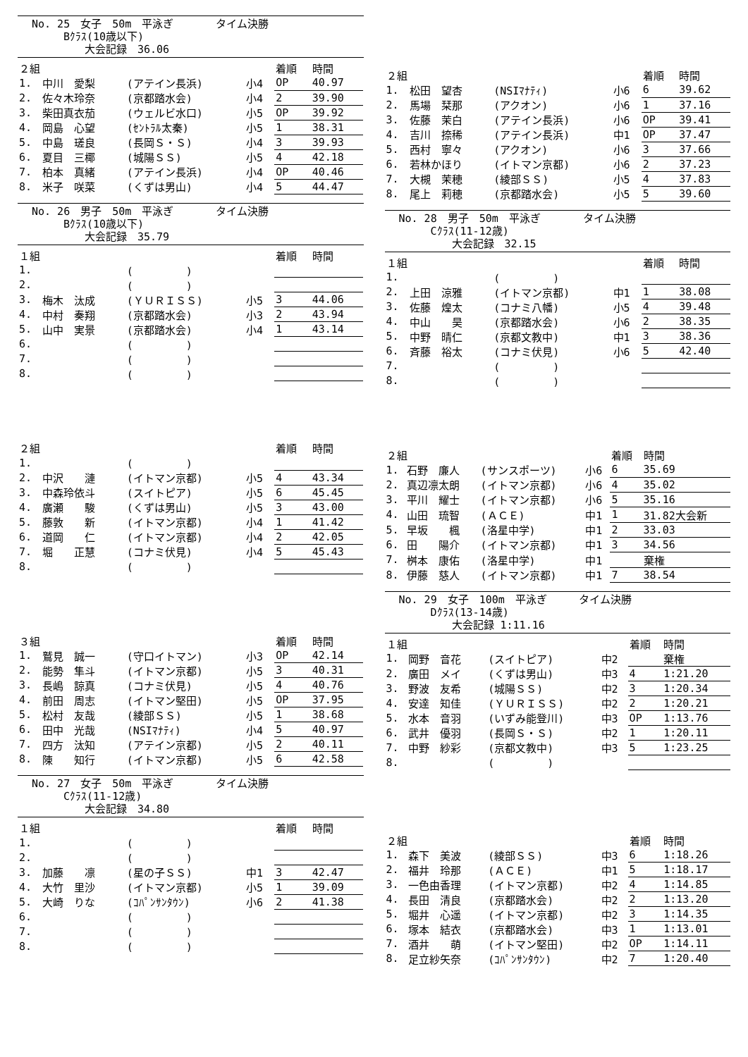No. 25　女子　50m　平泳ぎ　　　　タイム決勝
　　　Bｸﾗｽ(10歳以下)
　　　　　大会記録　36.06
| ２組 | | | | 着順 | 時間 |
| 1. | 中川 愛梨 | (アテイン長浜) | 小4 | OP | 40.97 |
| 2. | 佐々木玲奈 | (京都踏水会) | 小4 | 2 | 39.90 |
| 3. | 柴田真衣茄 | (ウェルビ水口) | 小5 | OP | 39.92 |
| 4. | 岡島 心望 | (ｾﾝﾄﾗﾙ太秦) | 小5 | 1 | 38.31 |
| 5. | 中島 瑳良 | (長岡Ｓ・Ｓ) | 小4 | 3 | 39.93 |
| 6. | 夏目 三椰 | (城陽ＳＳ) | 小5 | 4 | 42.18 |
| 7. | 柏本 真緒 | (アテイン長浜) | 小4 | OP | 40.46 |
| 8. | 米子 咲菜 | (くずは男山) | 小4 | 5 | 44.47 |
No. 26　男子　50m　平泳ぎ　　　　タイム決勝
　　　Bｸﾗｽ(10歳以下)
　　　　　大会記録　35.79
| １組 | | | | 着順 | 時間 |
| 1. | | ( ) | | | |
| 2. | | ( ) | | | |
| 3. | 梅木 汰成 | (ＹＵＲＩＳＳ) | 小5 | 3 | 44.06 |
| 4. | 中村 奏翔 | (京都踏水会) | 小3 | 2 | 43.94 |
| 5. | 山中 実景 | (京都踏水会) | 小4 | 1 | 43.14 |
| 6. | | ( ) | | | |
| 7. | | ( ) | | | |
| 8. | | ( ) | | | |
| ２組 | | | | 着順 | 時間 |
| 1. | | ( ) | | | |
| 2. | 中沢 漣 | (イトマン京都) | 小5 | 4 | 43.34 |
| 3. | 中森玲依斗 | (スイトピア) | 小5 | 6 | 45.45 |
| 4. | 廣瀬 駿 | (くずは男山) | 小5 | 3 | 43.00 |
| 5. | 藤敦 新 | (イトマン京都) | 小4 | 1 | 41.42 |
| 6. | 道岡 仁 | (イトマン京都) | 小4 | 2 | 42.05 |
| 7. | 堀 正慧 | (コナミ伏見) | 小4 | 5 | 45.43 |
| 8. | | ( ) | | | |
| ３組 | | | | 着順 | 時間 |
| 1. | 鷲見 誠一 | (守口イトマン) | 小3 | OP | 42.14 |
| 2. | 能勢 隼斗 | (イトマン京都) | 小5 | 3 | 40.31 |
| 3. | 長嶋 諒真 | (コナミ伏見) | 小5 | 4 | 40.76 |
| 4. | 前田 周志 | (イトマン堅田) | 小5 | OP | 37.95 |
| 5. | 松村 友哉 | (綾部ＳＳ) | 小5 | 1 | 38.68 |
| 6. | 田中 光哉 | (NSIﾏﾅﾃｨ) | 小4 | 5 | 40.97 |
| 7. | 四方 汰知 | (アテイン京都) | 小5 | 2 | 40.11 |
| 8. | 陳 知行 | (イトマン京都) | 小5 | 6 | 42.58 |
No. 27　女子　50m　平泳ぎ　　　　タイム決勝
　　　Cｸﾗｽ(11-12歳)
　　　　　大会記録　34.80
| １組 | | | | 着順 | 時間 |
| 1. | | ( ) | | | |
| 2. | | ( ) | | | |
| 3. | 加藤 凛 | (星の子ＳＳ) | 中1 | 3 | 42.47 |
| 4. | 大竹 里沙 | (イトマン京都) | 小5 | 1 | 39.09 |
| 5. | 大崎 りな | (ｺﾊﾟﾝｻﾝﾀｳﾝ) | 小6 | 2 | 41.38 |
| 6. | | ( ) | | | |
| 7. | | ( ) | | | |
| 8. | | ( ) | | | |
| ２組 | | | | 着順 | 時間 |
| 1. | 松田 望杏 | (NSIﾏﾅﾃｨ) | 小6 | 6 | 39.62 |
| 2. | 馬場 栞那 | (アクオン) | 小6 | 1 | 37.16 |
| 3. | 佐藤 茉白 | (アテイン長浜) | 小6 | OP | 39.41 |
| 4. | 吉川 捺稀 | (アテイン長浜) | 中1 | OP | 37.47 |
| 5. | 西村 寧々 | (アクオン) | 小6 | 3 | 37.66 |
| 6. | 若林かほり | (イトマン京都) | 小6 | 2 | 37.23 |
| 7. | 大槻 茉穂 | (綾部ＳＳ) | 小5 | 4 | 37.83 |
| 8. | 尾上 莉穂 | (京都踏水会) | 小5 | 5 | 39.60 |
No. 28　男子　50m　平泳ぎ　　　　タイム決勝
　　　Cｸﾗｽ(11-12歳)
　　　　　大会記録　32.15
| １組 | | | | 着順 | 時間 |
| 1. | | ( ) | | | |
| 2. | 上田 涼雅 | (イトマン京都) | 中1 | 1 | 38.08 |
| 3. | 佐藤 煌太 | (コナミ八幡) | 小5 | 4 | 39.48 |
| 4. | 中山 昊 | (京都踏水会) | 小6 | 2 | 38.35 |
| 5. | 中野 晴仁 | (京都文教中) | 中1 | 3 | 38.36 |
| 6. | 斉藤 裕太 | (コナミ伏見) | 小6 | 5 | 42.40 |
| 7. | | ( ) | | | |
| 8. | | ( ) | | | |
| ２組 | | | | 着順 | 時間 |
| 1. | 石野 廉人 | (サンスポーツ) | 小6 | 6 | 35.69 |
| 2. | 真辺凛太朗 | (イトマン京都) | 小6 | 4 | 35.02 |
| 3. | 平川 耀士 | (イトマン京都) | 小6 | 5 | 35.16 |
| 4. | 山田 琉智 | (ＡＣＥ) | 中1 | 1 | 31.82大会新 |
| 5. | 早坂 楓 | (洛星中学) | 中1 | 2 | 33.03 |
| 6. | 田 陽介 | (イトマン京都) | 中1 | 3 | 34.56 |
| 7. | 桝本 康佑 | (洛星中学) | 中1 | | 棄権 |
| 8. | 伊藤 慈人 | (イトマン京都) | 中1 | 7 | 38.54 |
No. 29　女子　100m　平泳ぎ　　　タイム決勝
　　　Dｸﾗｽ(13-14歳)
　　　　　大会記録 1:11.16
| １組 | | | | 着順 | 時間 |
| 1. | 岡野 音花 | (スイトピア) | 中2 | | 棄権 |
| 2. | 廣田 メイ | (くずは男山) | 中3 | 4 | 1:21.20 |
| 3. | 野波 友希 | (城陽ＳＳ) | 中2 | 3 | 1:20.34 |
| 4. | 安達 知佳 | (ＹＵＲＩＳＳ) | 中2 | 2 | 1:20.21 |
| 5. | 水本 音羽 | (いずみ能登川) | 中3 | OP | 1:13.76 |
| 6. | 武井 優羽 | (長岡Ｓ・Ｓ) | 中2 | 1 | 1:20.11 |
| 7. | 中野 紗彩 | (京都文教中) | 中3 | 5 | 1:23.25 |
| 8. | | ( ) | | | |
| ２組 | | | | 着順 | 時間 |
| 1. | 森下 美波 | (綾部ＳＳ) | 中3 | 6 | 1:18.26 |
| 2. | 福井 玲那 | (ＡＣＥ) | 中1 | 5 | 1:18.17 |
| 3. | 一色由香理 | (イトマン京都) | 中2 | 4 | 1:14.85 |
| 4. | 長田 清良 | (京都踏水会) | 中2 | 2 | 1:13.20 |
| 5. | 堀井 心遥 | (イトマン京都) | 中2 | 3 | 1:14.35 |
| 6. | 塚本 結衣 | (京都踏水会) | 中3 | 1 | 1:13.01 |
| 7. | 酒井 萌 | (イトマン堅田) | 中2 | OP | 1:14.11 |
| 8. | 足立紗矢奈 | (ｺﾊﾟﾝｻﾝﾀｳﾝ) | 中2 | 7 | 1:20.40 |